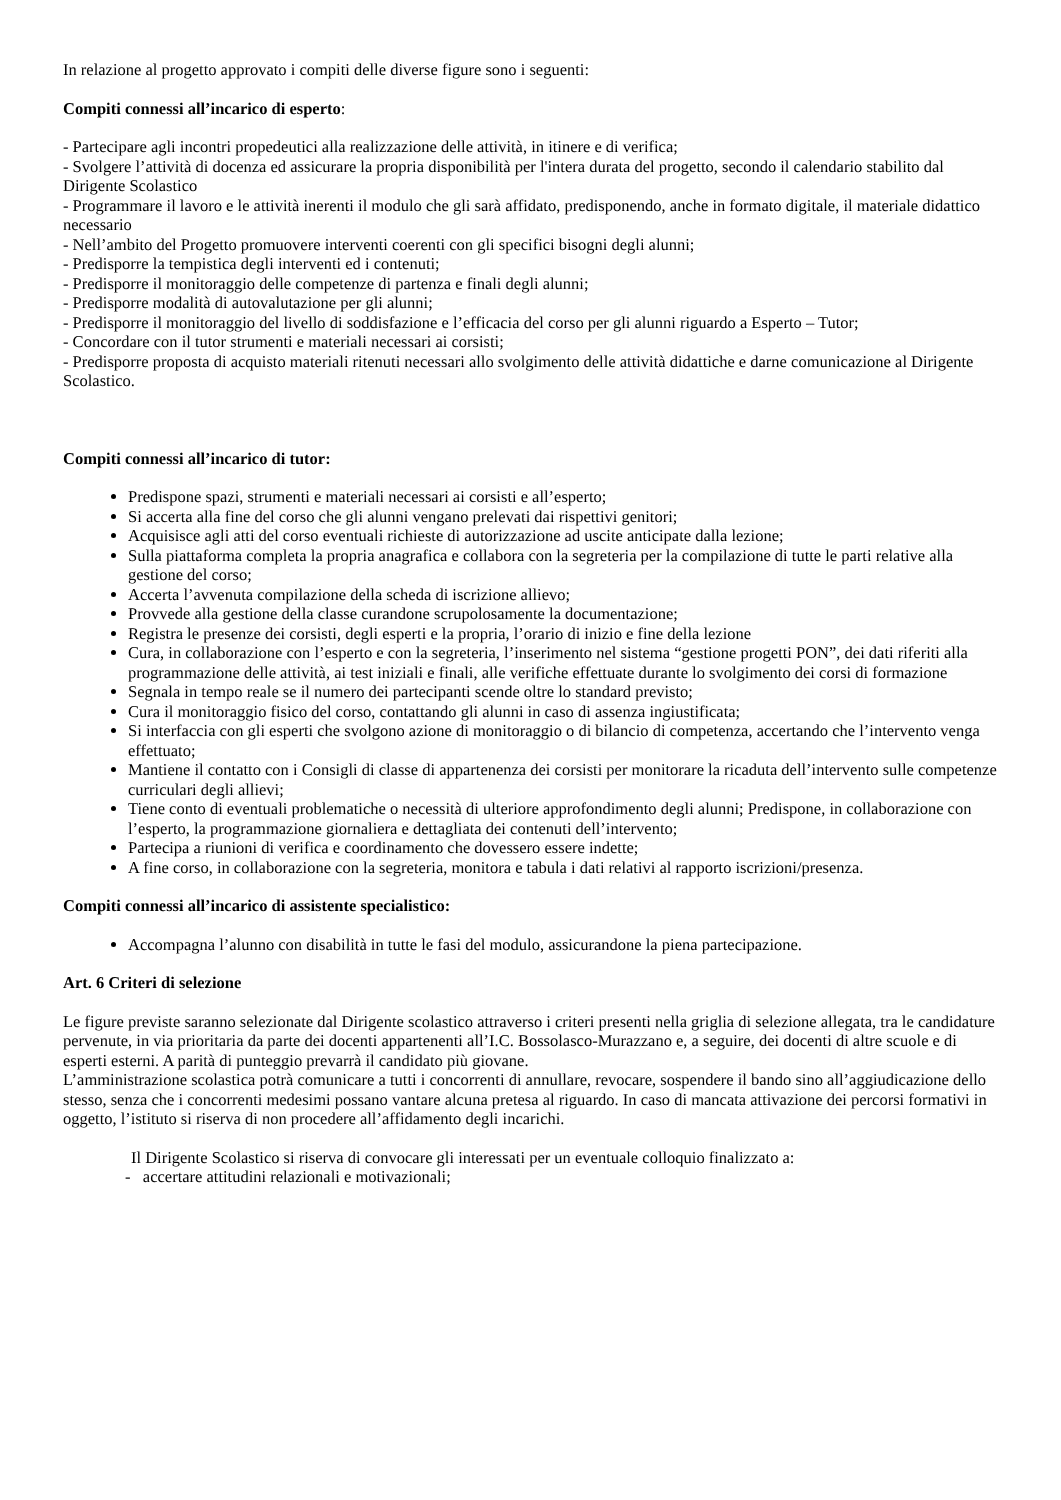In relazione al progetto approvato i compiti delle diverse figure sono i seguenti:
Compiti connessi all’incarico di esperto:
- Partecipare agli incontri propedeutici alla realizzazione delle attività, in itinere e di verifica;
- Svolgere l’attività di docenza ed assicurare la propria disponibilità per l'intera durata del progetto, secondo il calendario stabilito dal Dirigente Scolastico
- Programmare il lavoro e le attività inerenti il modulo che gli sarà affidato, predisponendo, anche in formato digitale, il materiale didattico necessario
- Nell’ambito del Progetto promuovere interventi coerenti con gli specifici bisogni degli alunni;
- Predisporre la tempistica degli interventi ed i contenuti;
- Predisporre il monitoraggio delle competenze di partenza e finali degli alunni;
- Predisporre modalità di autovalutazione per gli alunni;
- Predisporre il monitoraggio del livello di soddisfazione e l’efficacia del corso per gli alunni riguardo a Esperto – Tutor;
- Concordare con il tutor strumenti e materiali necessari ai corsisti;
- Predisporre proposta di acquisto materiali ritenuti necessari allo svolgimento delle attività didattiche e darne comunicazione al Dirigente Scolastico.
Compiti connessi all’incarico di tutor:
Predispone spazi, strumenti e materiali necessari ai corsisti e all’esperto;
Si accerta alla fine del corso che gli alunni vengano prelevati dai rispettivi genitori;
Acquisisce agli atti del corso eventuali richieste di autorizzazione ad uscite anticipate dalla lezione;
Sulla piattaforma completa la propria anagrafica e collabora con la segreteria per la compilazione di tutte le parti relative alla gestione del corso;
Accerta l’avvenuta compilazione della scheda di iscrizione allievo;
Provvede alla gestione della classe curandone scrupolosamente la documentazione;
Registra le presenze dei corsisti, degli esperti e la propria, l’orario di inizio e fine della lezione
Cura, in collaborazione con l’esperto e con la segreteria, l’inserimento nel sistema “gestione progetti PON”, dei dati riferiti alla programmazione delle attività, ai test iniziali e finali, alle verifiche effettuate durante lo svolgimento dei corsi di formazione
Segnala in tempo reale se il numero dei partecipanti scende oltre lo standard previsto;
Cura il monitoraggio fisico del corso, contattando gli alunni in caso di assenza ingiustificata;
Si interfaccia con gli esperti che svolgono azione di monitoraggio o di bilancio di competenza, accertando che l’intervento venga effettuato;
Mantiene il contatto con i Consigli di classe di appartenenza dei corsisti per monitorare la ricaduta dell’intervento sulle competenze curriculari degli allievi;
Tiene conto di eventuali problematiche o necessità di ulteriore approfondimento degli alunni; Predispone, in collaborazione con l’esperto, la programmazione giornaliera e dettagliata dei contenuti dell’intervento;
Partecipa a riunioni di verifica e coordinamento che dovessero essere indette;
A fine corso, in collaborazione con la segreteria, monitora e tabula i dati relativi al rapporto iscrizioni/presenza.
Compiti connessi all’incarico di assistente specialistico:
Accompagna l’alunno con disabilità in tutte le fasi del modulo, assicurandone la piena partecipazione.
Art. 6 Criteri di selezione
Le figure previste saranno selezionate dal Dirigente scolastico attraverso i criteri presenti nella griglia di selezione allegata, tra le candidature pervenute, in via prioritaria da parte dei docenti appartenenti all’I.C. Bossolasco-Murazzano e, a seguire, dei docenti di altre scuole e di esperti esterni. A parità di punteggio prevarrà il candidato più giovane.
L’amministrazione scolastica potrà comunicare a tutti i concorrenti di annullare, revocare, sospendere il bando sino all’aggiudicazione dello stesso, senza che i concorrenti medesimi possano vantare alcuna pretesa al riguardo. In caso di mancata attivazione dei percorsi formativi in oggetto, l’istituto si riserva di non procedere all’affidamento degli incarichi.
Il Dirigente Scolastico si riserva di convocare gli interessati per un eventuale colloquio finalizzato a:
- accertare attitudini relazionali e motivazionali;